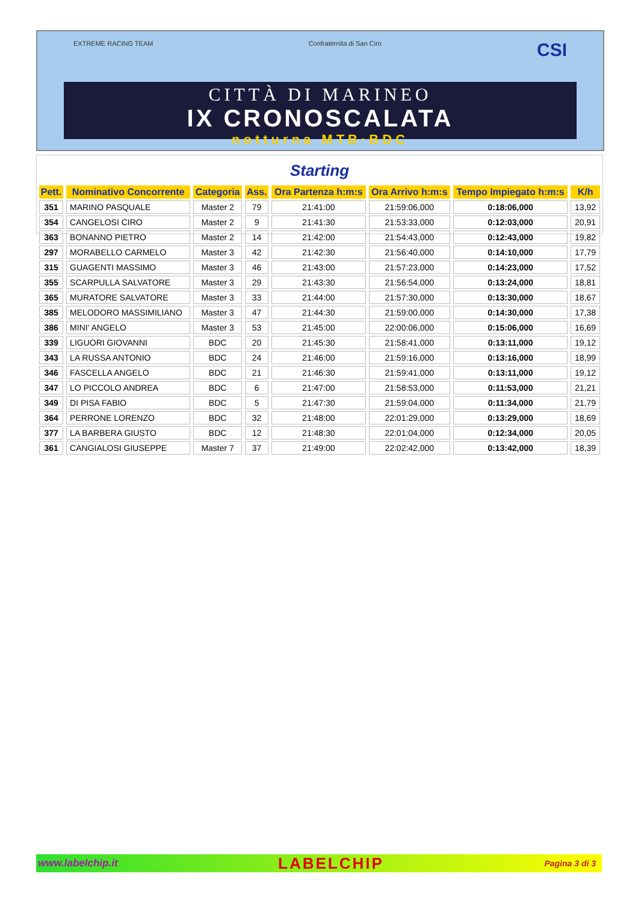EXTREME RACING TEAM Confraternita di San Ciro CSI
CITTÀ DI MARINEO
IX CRONOSCALATA
notturna MTB·BDC
Starting
| Pett. | Nominativo Concorrente | Categoria | Ass. | Ora Partenza h:m:s | Ora Arrivo h:m:s | Tempo Impiegato h:m:s | K/h |
| --- | --- | --- | --- | --- | --- | --- | --- |
| 351 | MARINO PASQUALE | Master 2 | 79 | 21:41:00 | 21:59:06,000 | 0:18:06,000 | 13,92 |
| 354 | CANGELOSI CIRO | Master 2 | 9 | 21:41:30 | 21:53:33,000 | 0:12:03,000 | 20,91 |
| 363 | BONANNO PIETRO | Master 2 | 14 | 21:42:00 | 21:54:43,000 | 0:12:43,000 | 19,82 |
| 297 | MORABELLO CARMELO | Master 3 | 42 | 21:42:30 | 21:56:40,000 | 0:14:10,000 | 17,79 |
| 315 | GUAGENTI MASSIMO | Master 3 | 46 | 21:43:00 | 21:57:23,000 | 0:14:23,000 | 17,52 |
| 355 | SCARPULLA SALVATORE | Master 3 | 29 | 21:43:30 | 21:56:54,000 | 0:13:24,000 | 18,81 |
| 365 | MURATORE SALVATORE | Master 3 | 33 | 21:44:00 | 21:57:30,000 | 0:13:30,000 | 18,67 |
| 385 | MELODORO MASSIMILIANO | Master 3 | 47 | 21:44:30 | 21:59:00,000 | 0:14:30,000 | 17,38 |
| 386 | MINI' ANGELO | Master 3 | 53 | 21:45:00 | 22:00:06,000 | 0:15:06,000 | 16,69 |
| 339 | LIGUORI GIOVANNI | BDC | 20 | 21:45:30 | 21:58:41,000 | 0:13:11,000 | 19,12 |
| 343 | LA RUSSA ANTONIO | BDC | 24 | 21:46:00 | 21:59:16,000 | 0:13:16,000 | 18,99 |
| 346 | FASCELLA ANGELO | BDC | 21 | 21:46:30 | 21:59:41,000 | 0:13:11,000 | 19,12 |
| 347 | LO PICCOLO ANDREA | BDC | 6 | 21:47:00 | 21:58:53,000 | 0:11:53,000 | 21,21 |
| 349 | DI PISA FABIO | BDC | 5 | 21:47:30 | 21:59:04,000 | 0:11:34,000 | 21,79 |
| 364 | PERRONE LORENZO | BDC | 32 | 21:48:00 | 22:01:29,000 | 0:13:29,000 | 18,69 |
| 377 | LA BARBERA GIUSTO | BDC | 12 | 21:48:30 | 22:01:04,000 | 0:12:34,000 | 20,05 |
| 361 | CANGIALOSI GIUSEPPE | Master 7 | 37 | 21:49:00 | 22:02:42,000 | 0:13:42,000 | 18,39 |
www.labelchip.it LABELCHIP Pagina 3 di 3